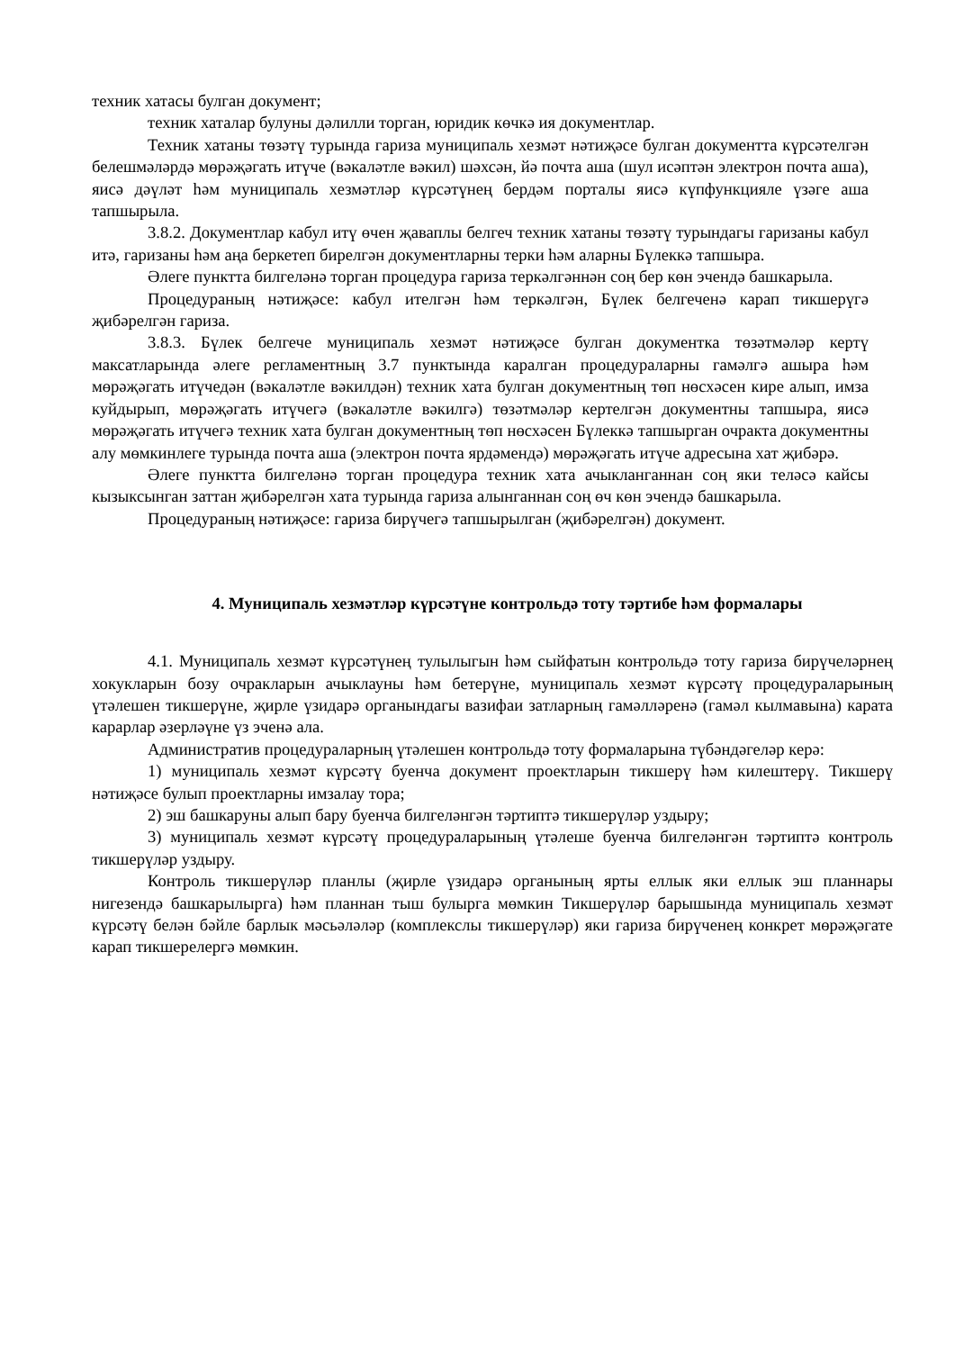техник хатасы булган документ;
техник хаталар булуны дәлилли торган, юридик көчкә ия документлар.
Техник хатаны төзәтү турында гариза муниципаль хезмәт нәтиҗәсе булган документта күрсәтелгән белешмәләрдә мөрәҗәгать итүче (вәкаләтле вәкил) шәхсән, йә почта аша (шул исәптән электрон почта аша), яисә дәүләт һәм муниципаль хезмәтләр күрсәтүнең бердәм порталы яисә күпфункцияле үзәге аша тапшырыла.
3.8.2. Документлар кабул итү өчен җаваплы белгеч техник хатаны төзәтү турындагы гаризаны кабул итә, гаризаны һәм аңа беркетеп бирелгән документларны терки һәм аларны Бүлеккә тапшыра.
Әлеге пунктта билгеләнә торган процедура гариза теркәлгәннән соң бер көн эчендә башкарыла.
Процедураның нәтиҗәсе: кабул ителгән һәм теркәлгән, Бүлек белгеченә карап тикшерүгә җибәрелгән гариза.
3.8.3. Бүлек белгече муниципаль хезмәт нәтиҗәсе булган документка төзәтмәләр кертү максатларында әлеге регламентның 3.7 пунктында каралган процедураларны гамәлгә ашыра һәм мөрәҗәгать итүчедән (вәкаләтле вәкилдән) техник хата булган документның төп нөсхәсен кире алып, имза куйдырып, мөрәҗәгать итүчегә (вәкаләтле вәкилгә) төзәтмәләр кертелгән документны тапшыра, яисә мөрәҗәгать итүчегә техник хата булган документның төп нөсхәсен Бүлеккә тапшырган очракта документны алу мөмкинлеге турында почта аша (электрон почта ярдәмендә) мөрәҗәгать итүче адресына хат җибәрә.
Әлеге пунктта билгеләнә торган процедура техник хата ачыкланганнан соң яки теләсә кайсы кызыксынган заттан җибәрелгән хата турында гариза алынганнан соң өч көн эчендә башкарыла.
Процедураның нәтиҗәсе: гариза бирүчегә тапшырылган (җибәрелгән) документ.
4. Муниципаль хезмәтләр күрсәтүне контрольдә тоту тәртибе һәм формалары
4.1. Муниципаль хезмәт күрсәтүнең тулылыгын һәм сыйфатын контрольдә тоту гариза бирүчеләрнең хокукларын бозу очракларын ачыклауны һәм бетерүне, муниципаль хезмәт күрсәтү процедураларының үтәлешен тикшерүне, җирле үзидарә органындагы вазифаи затларның гамәлләренә (гамәл кылмавына) карата карарлар әзерләүне үз эченә ала.
Административ процедураларның үтәлешен контрольдә тоту формаларына түбәндәгеләр керә:
1) муниципаль хезмәт күрсәтү буенча документ проектларын тикшерү һәм килештерү. Тикшерү нәтиҗәсе булып проектларны имзалау тора;
2) эш башкаруны алып бару буенча билгеләнгән тәртиптә тикшерүләр уздыру;
3) муниципаль хезмәт күрсәтү процедураларының үтәлеше буенча билгеләнгән тәртиптә контроль тикшерүләр уздыру.
Контроль тикшерүләр планлы (җирле үзидарә органының ярты еллык яки еллык эш планнары нигезендә башкарылырга) һәм планнан тыш булырга мөмкин Тикшерүләр барышында муниципаль хезмәт күрсәтү белән бәйле барлык мәсьәләләр (комплекслы тикшерүләр) яки гариза бирүченең конкрет мөрәҗәгате карап тикшерелергә мөмкин.